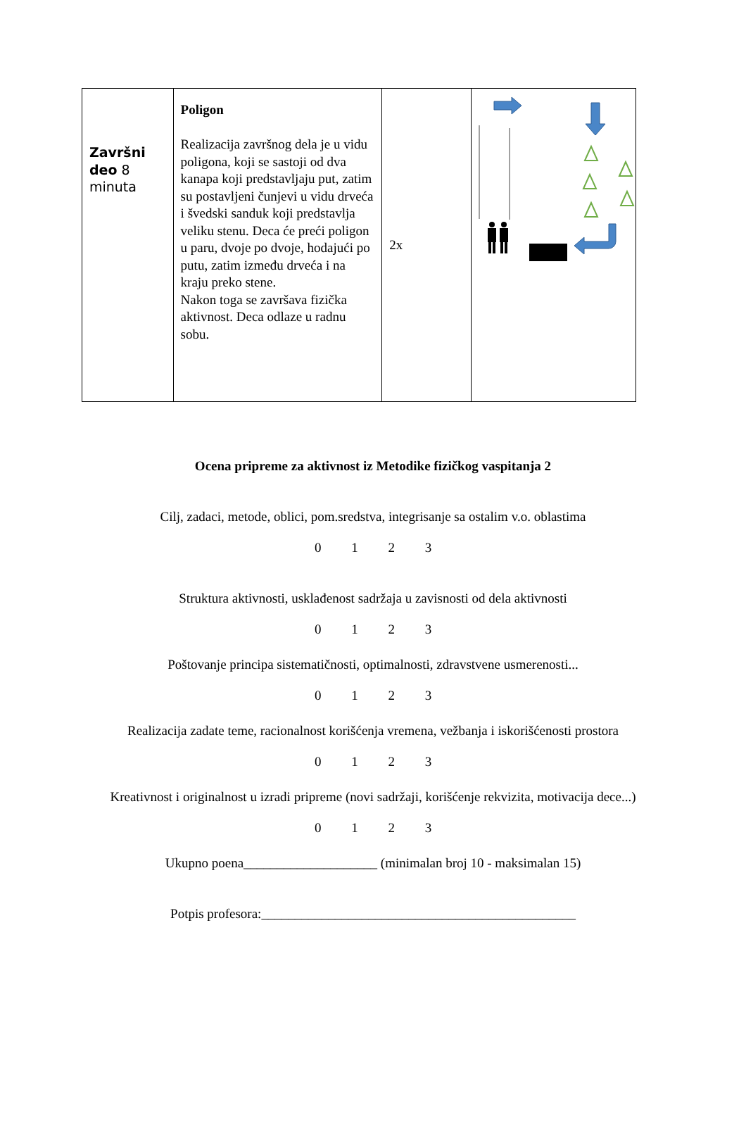| Završni deo 8 minuta | Poligon Realizacija završnog dela je u vidu poligona, koji se sastoji od dva kanapa koji predstavljaju put, zatim su postavljeni čunjevi u vidu drveća i švedski sanduk koji predstavlja veliku stenu. Deca će preći poligon u paru, dvoje po dvoje, hodajući po putu, zatim između drveća i na kraju preko stene. Nakon toga se završava fizička aktivnost. Deca odlaze u radnu sobu. | 2x | |
Ocena pripreme za aktivnost iz Metodike fizičkog vaspitanja 2
Cilj, zadaci, metode, oblici, pom.sredstva, integrisanje sa ostalim v.o. oblastima
0 1 2 3
Struktura aktivnosti, usklađenost sadržaja u zavisnosti od dela aktivnosti
0 1 2 3
Poštovanje principa sistematičnosti, optimalnosti, zdravstvene usmerenosti...
0 1 2 3
Realizacija zadate teme, racionalnost korišćenja vremena, vežbanja i iskorišćenosti prostora
0 1 2 3
Kreativnost i originalnost u izradi pripreme (novi sadržaji, korišćenje rekvizita, motivacija dece...)
0 1 2 3
Ukupno poena____________________ (minimalan broj 10 - maksimalan 15)
Potpis profesora:_______________________________________________